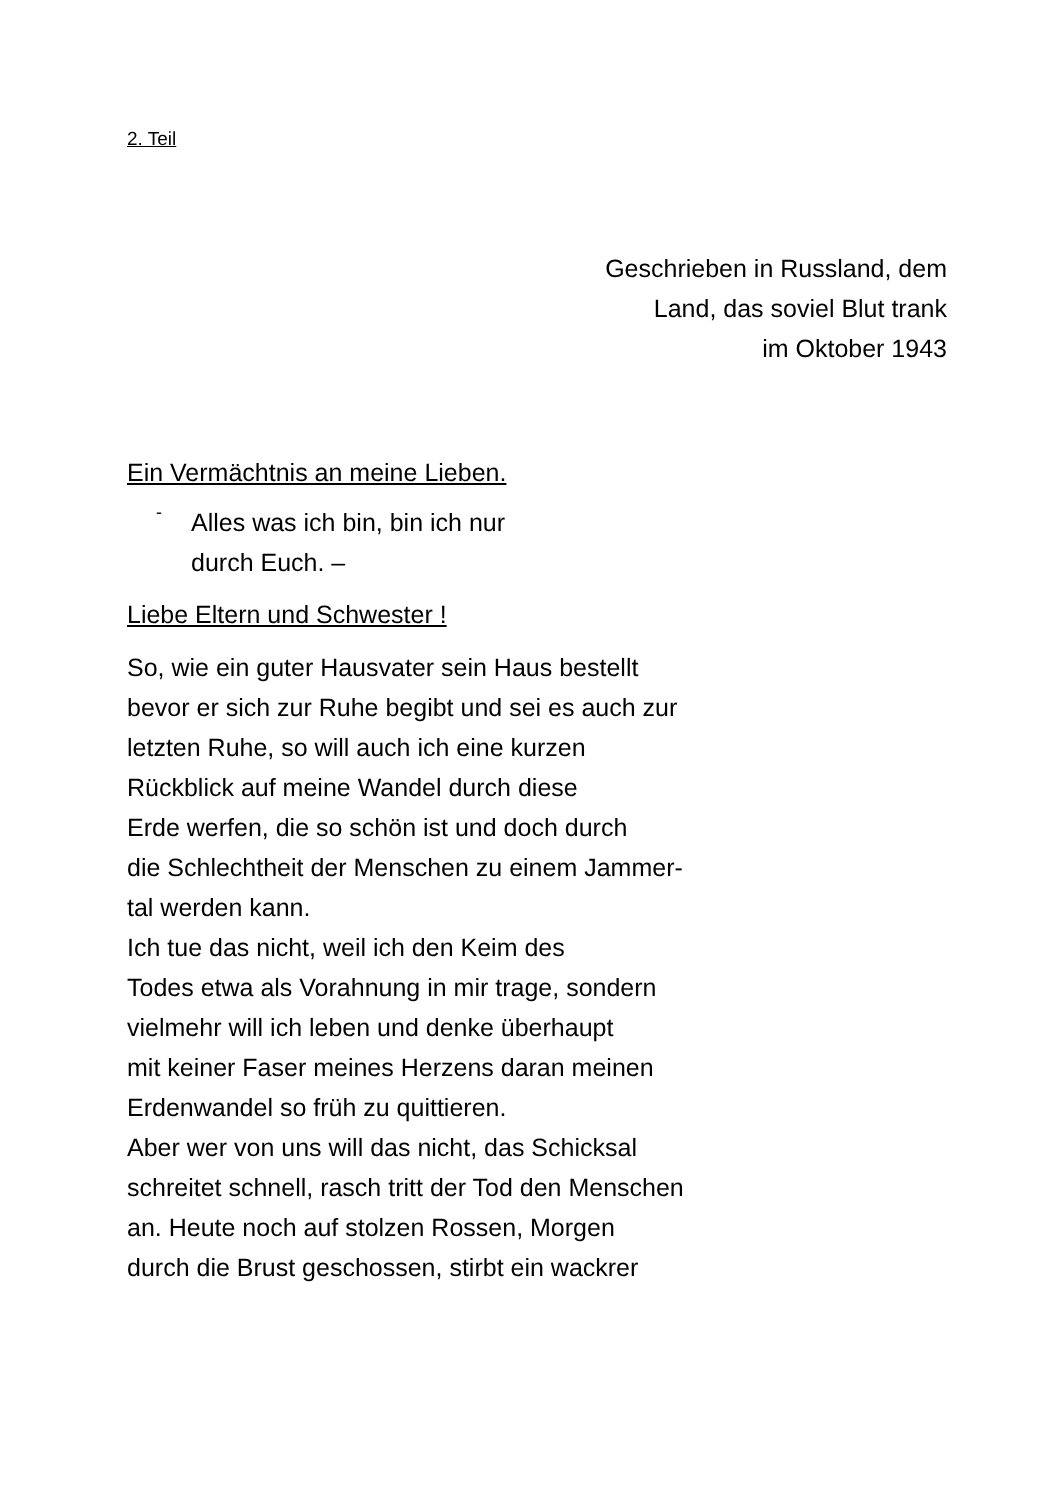2. Teil
Geschrieben in Russland, dem
Land, das soviel Blut trank
im Oktober 1943
Ein Vermächtnis an meine Lieben.
-
Alles was ich bin, bin ich nur
durch Euch. –
Liebe Eltern und Schwester !
So, wie ein guter Hausvater sein Haus bestellt
bevor er sich zur Ruhe begibt und sei es auch zur
letzten Ruhe, so will auch ich eine kurzen
Rückblick auf meine Wandel durch diese
Erde werfen, die so schön ist und doch durch
die Schlechtheit der Menschen zu einem Jammer-
tal werden kann.
Ich tue das nicht, weil ich den Keim des
Todes etwa als Vorahnung in mir trage, sondern
vielmehr will ich leben und denke überhaupt
mit keiner Faser meines Herzens daran meinen
Erdenwandel so früh zu quittieren.
Aber wer von uns will das nicht, das Schicksal
schreitet schnell, rasch tritt der Tod den Menschen
an. Heute noch auf stolzen Rossen, Morgen
durch die Brust geschossen, stirbt ein wackrer